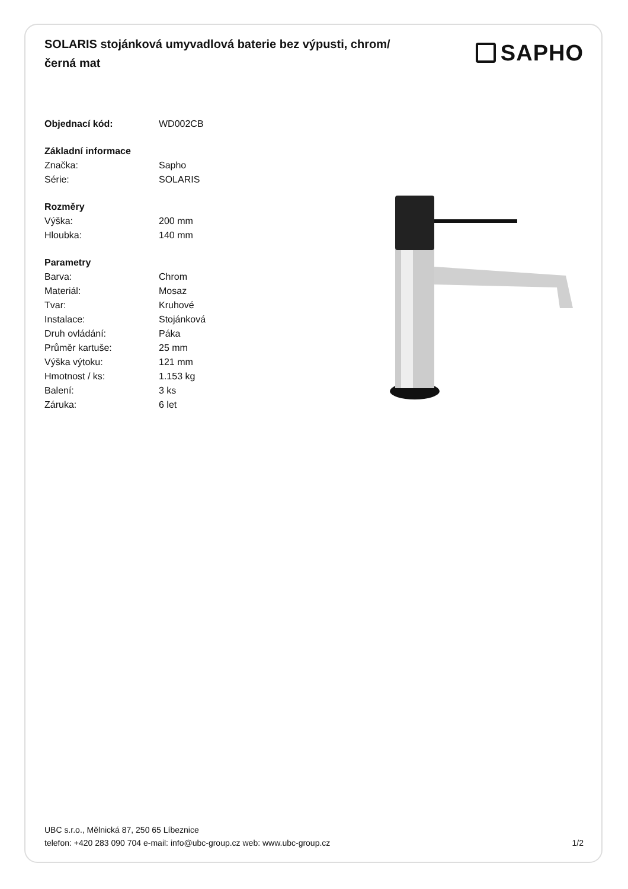SOLARIS stojánková umyvadlová baterie bez výpusti, chrom/černá mat
SAPHO
| Objednací kód: | WD002CB |
| Základní informace | |
| Značka: | Sapho |
| Série: | SOLARIS |
| Rozměry | |
| Výška: | 200 mm |
| Hloubka: | 140 mm |
| Parametry | |
| Barva: | Chrom |
| Materiál: | Mosaz |
| Tvar: | Kruhové |
| Instalace: | Stojánková |
| Druh ovládání: | Páka |
| Průměr kartuše: | 25 mm |
| Výška výtoku: | 121 mm |
| Hmotnost / ks: | 1.153 kg |
| Balení: | 3 ks |
| Záruka: | 6 let |
UBC s.r.o., Mělnická 87, 250 65 Líbeznice
telefon: +420 283 090 704 e-mail: info@ubc-group.cz web: www.ubc-group.cz
1/2